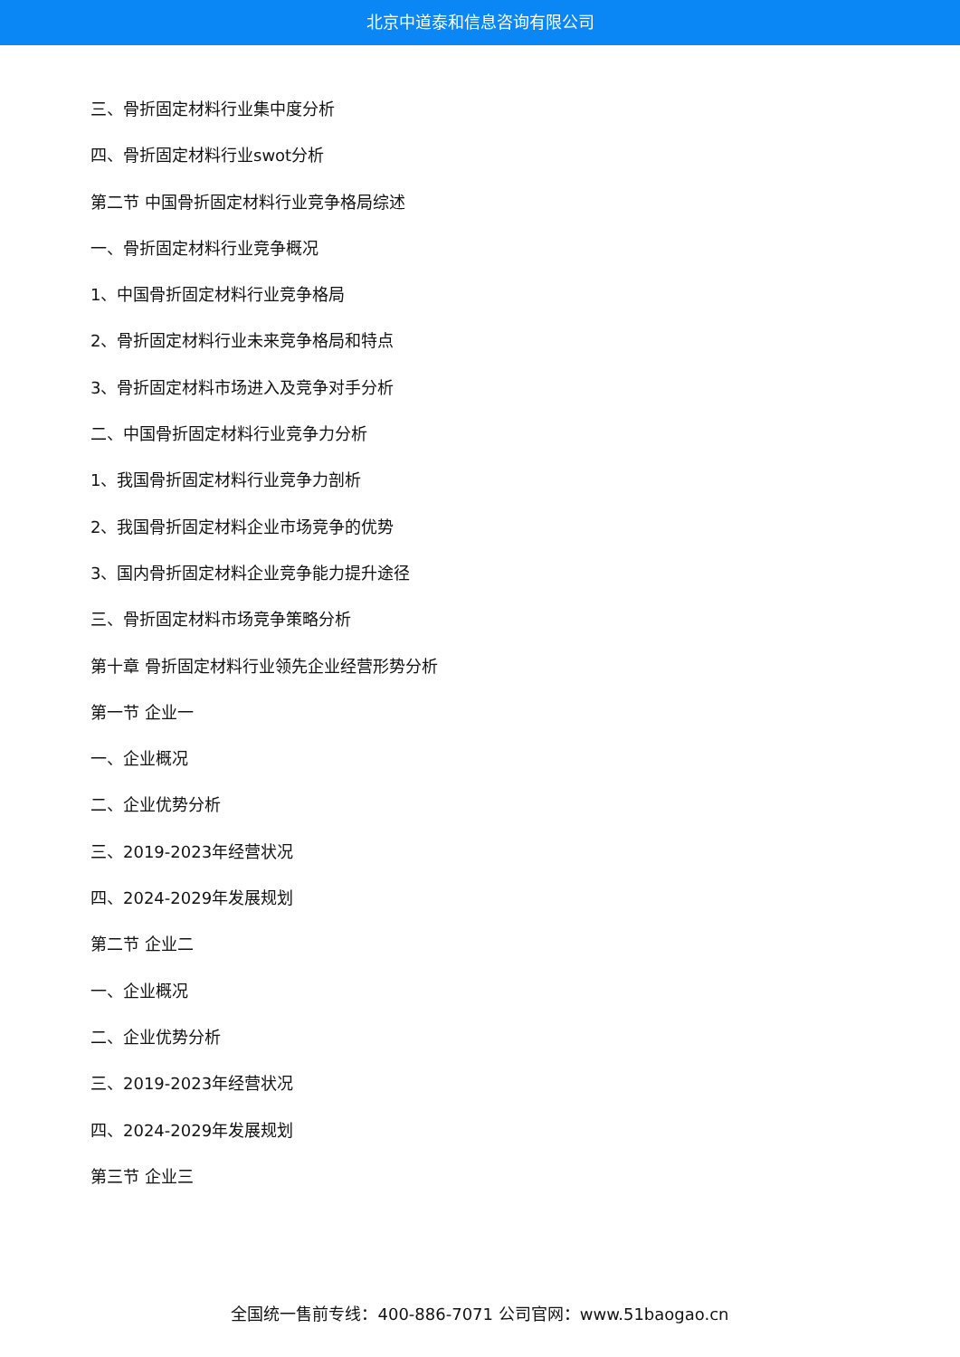北京中道泰和信息咨询有限公司
三、骨折固定材料行业集中度分析
四、骨折固定材料行业swot分析
第二节 中国骨折固定材料行业竞争格局综述
一、骨折固定材料行业竞争概况
1、中国骨折固定材料行业竞争格局
2、骨折固定材料行业未来竞争格局和特点
3、骨折固定材料市场进入及竞争对手分析
二、中国骨折固定材料行业竞争力分析
1、我国骨折固定材料行业竞争力剖析
2、我国骨折固定材料企业市场竞争的优势
3、国内骨折固定材料企业竞争能力提升途径
三、骨折固定材料市场竞争策略分析
第十章 骨折固定材料行业领先企业经营形势分析
第一节 企业一
一、企业概况
二、企业优势分析
三、2019-2023年经营状况
四、2024-2029年发展规划
第二节 企业二
一、企业概况
二、企业优势分析
三、2019-2023年经营状况
四、2024-2029年发展规划
第三节 企业三
全国统一售前专线：400-886-7071 公司官网：www.51baogao.cn